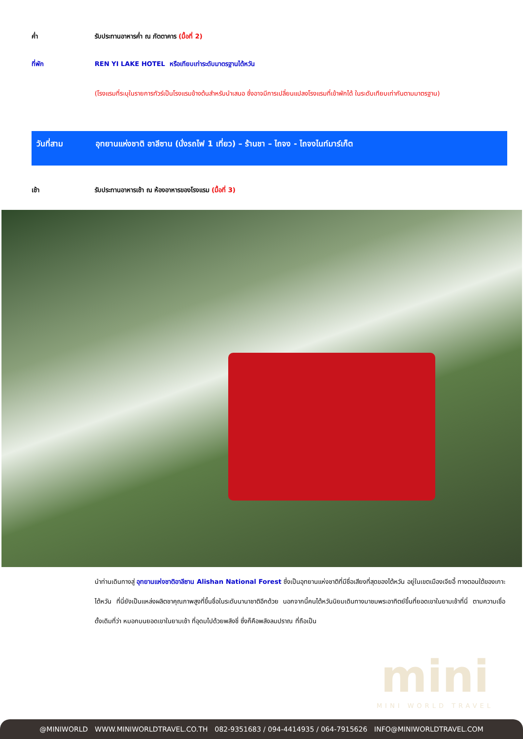ค่ำ รับประทานอาหารค่ำ ณ ภัตตาคาร (มื้อที่ 2)
ที่พัก REN YI LAKE HOTEL หรือเทียบเท่าระดับมาตรฐานไต้หวัน
(โรงแรมที่ระบุในรายการทัวร์เป็นโรงแรมข้างต้นสำหรับนำเสนอ ซึ่งอาจมีการเปลี่ยนแปลงโรงแรมที่เข้าพักได้ ในระดับเทียบเท่ากันตามมาตรฐาน)
วันที่สาม อุทยานแห่งชาติ อาลีซาน (นั่งรถไฟ 1 เที่ยว) – ร้านชา – ไถจง - ไถจงไนท์มาร์เก็ต
เช้า รับประทานอาหารเช้า ณ ห้องอาหารของโรงแรม (มื้อที่ 3)
นำท่านเดินทางสู่ อุทยานแห่งชาติอาลีซาน Alishan National Forest ซึ่งเป็นอุทยานแห่งชาติที่มีชื่อเสียงที่สุดของไต้หวัน อยู่ในเขตเมืองเจียอี้ ทางตอนใต้ของเกาะไต้หวัน ที่นี่ยังเป็นแหล่งผลิตชาคุณภาพสูงที่ขึ้นชื่อในระดับนานาชาติอีกด้วย นอกจากนี้คนไต้หวันนิยมเดินทางมาชมพระอาทิตย์ขึ้นที่ยอดเขาในยามเช้าที่นี่ ตามความเชื่อดั้งเดิมที่ว่า หมอกบนยอดเขาในยามเช้า ที่อุดมไปด้วยพลังชี่ ซึ่งก็คือพลังลมปราณ ที่ถือเป็น
mini
MINI WORLD TRAVEL
@MINIWORLD WWW.MINIWORLDTRAVEL.CO.TH 082-9351683 / 094-4414935 / 064-7915626 INFO@MINIWORLDTRAVEL.COM